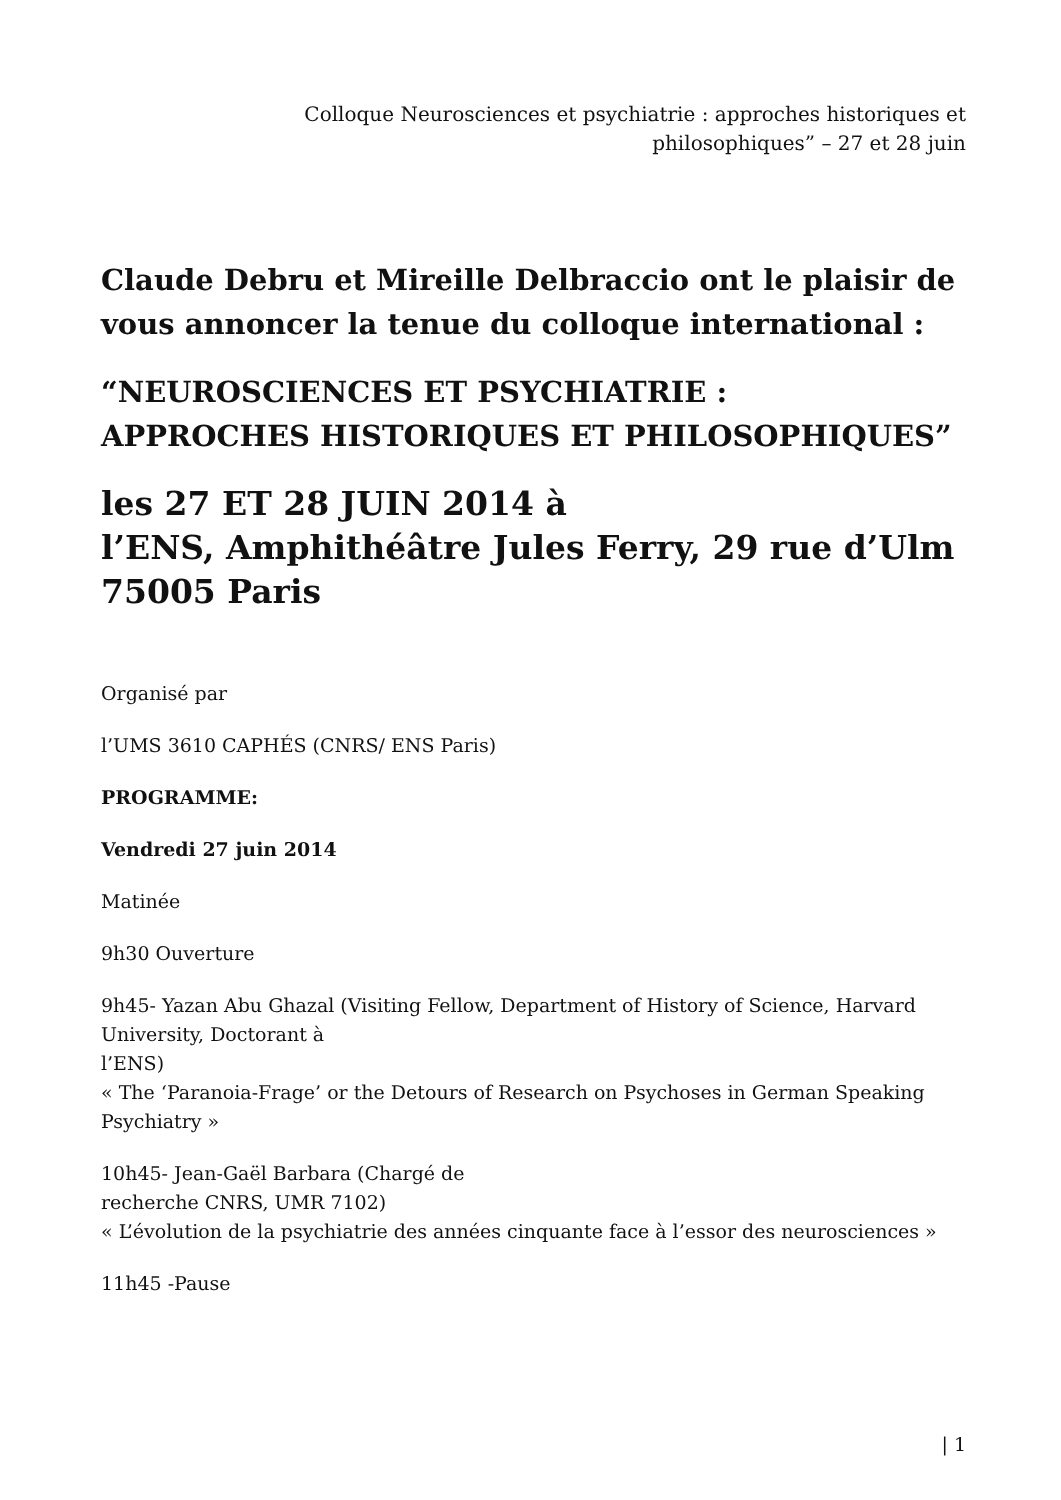Colloque Neurosciences et psychiatrie : approches historiques et
philosophiques” – 27 et 28 juin
Claude Debru et Mireille Delbraccio ont le plaisir de vous annoncer la tenue du colloque international :
“NEUROSCIENCES ET PSYCHIATRIE :
APPROCHES HISTORIQUES ET PHILOSOPHIQUES”
les 27 ET 28 JUIN 2014 à
l’ENS, Amphithéâtre Jules Ferry, 29 rue d’Ulm
75005 Paris
Organisé par
l’UMS 3610 CAPHÉS (CNRS/ ENS Paris)
PROGRAMME:
Vendredi 27 juin 2014
Matinée
9h30 Ouverture
9h45- Yazan Abu Ghazal (Visiting Fellow, Department of History of Science, Harvard University, Doctorant à
l’ENS)
« The ‘Paranoia-Frage’ or the Detours of Research on Psychoses in German Speaking Psychiatry »
10h45- Jean-Gaël Barbara (Chargé de
recherche CNRS, UMR 7102)
« L’évolution de la psychiatrie des années cinquante face à l’essor des neurosciences »
11h45 -Pause
| 1